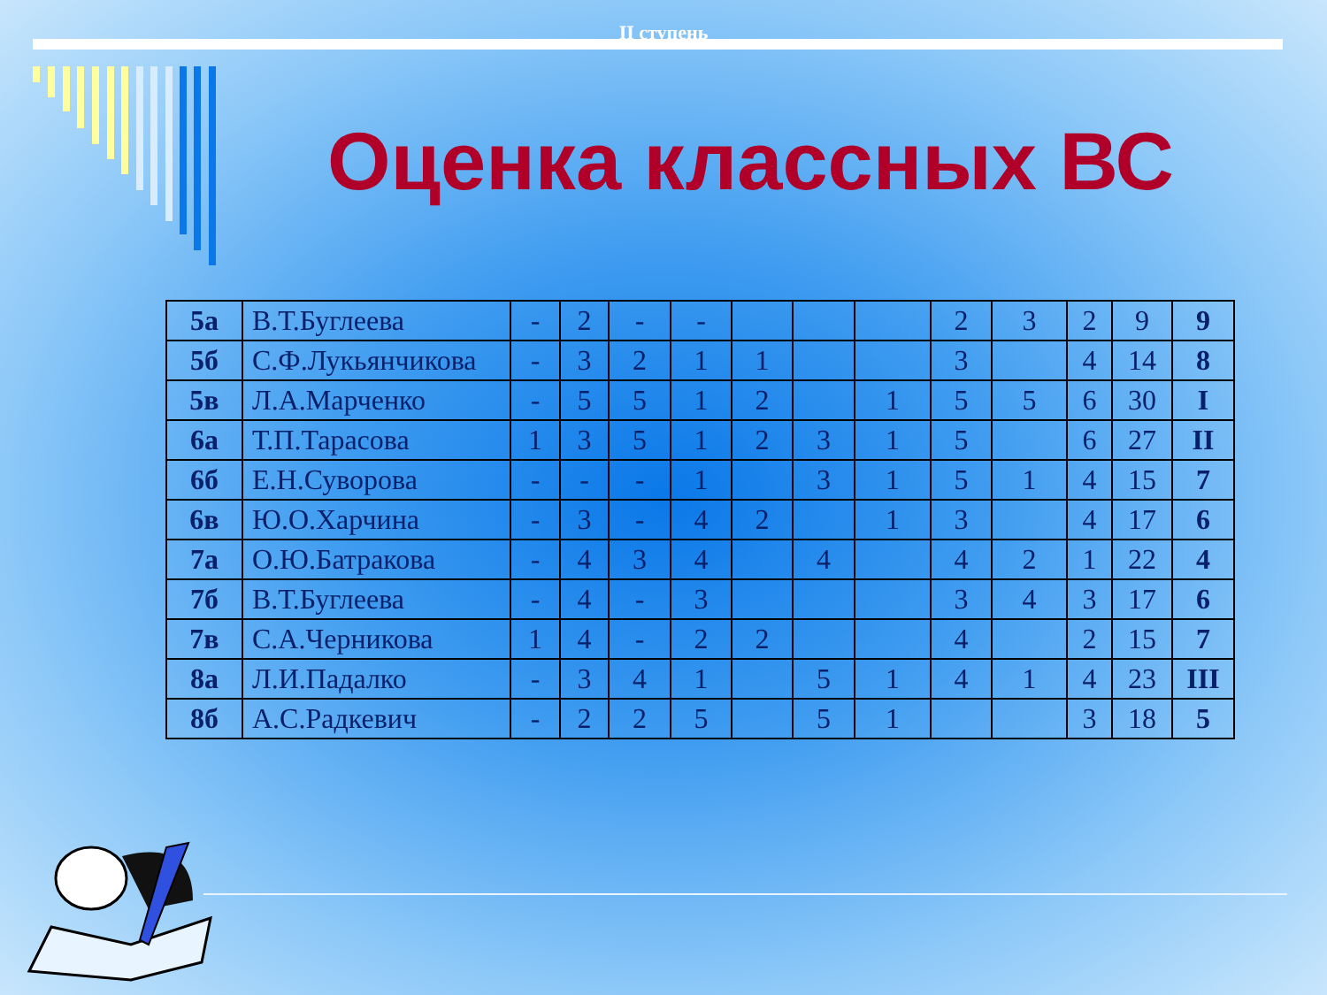II ступень
Оценка классных ВС
| 5а | В.Т.Буглеева | - | 2 | - | - | | | | 2 | 3 | 2 | 9 | 9 |
| 5б | С.Ф.Лукьянчикова | - | 3 | 2 | 1 | 1 | | | 3 | | 4 | 14 | 8 |
| 5в | Л.А.Марченко | - | 5 | 5 | 1 | 2 | | 1 | 5 | 5 | 6 | 30 | I |
| 6а | Т.П.Тарасова | 1 | 3 | 5 | 1 | 2 | 3 | 1 | 5 | | 6 | 27 | II |
| 6б | Е.Н.Суворова | - | - | - | 1 | | 3 | 1 | 5 | 1 | 4 | 15 | 7 |
| 6в | Ю.О.Харчина | - | 3 | - | 4 | 2 | | 1 | 3 | | 4 | 17 | 6 |
| 7а | О.Ю.Батракова | - | 4 | 3 | 4 | | 4 | | 4 | 2 | 1 | 22 | 4 |
| 7б | В.Т.Буглеева | - | 4 | - | 3 | | | | 3 | 4 | 3 | 17 | 6 |
| 7в | С.А.Черникова | 1 | 4 | - | 2 | 2 | | | 4 | | 2 | 15 | 7 |
| 8а | Л.И.Падалко | - | 3 | 4 | 1 | | 5 | 1 | 4 | 1 | 4 | 23 | III |
| 8б | А.С.Радкевич | - | 2 | 2 | 5 | | 5 | 1 | | | 3 | 18 | 5 |